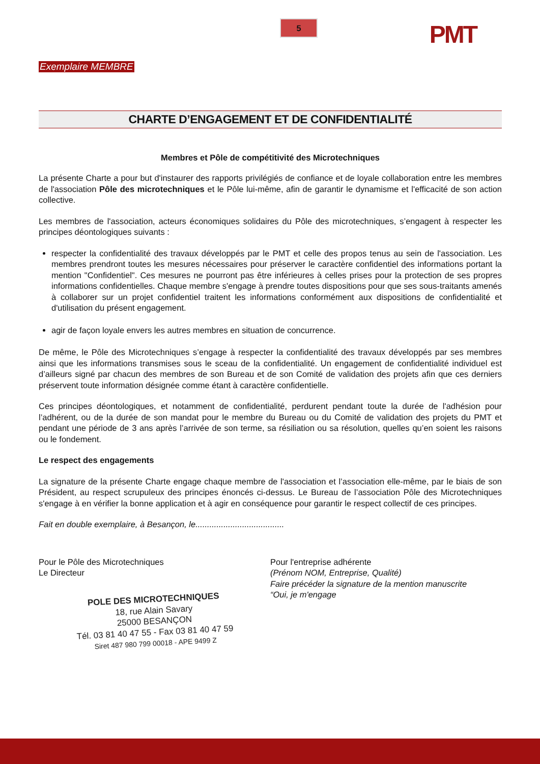5 PMT
Exemplaire MEMBRE
CHARTE D’ENGAGEMENT ET DE CONFIDENTIALITÉ
Membres et Pôle de compétitivité des Microtechniques
La présente Charte a pour but d'instaurer des rapports privilégiés de confiance et de loyale collaboration entre les membres de l'association Pôle des microtechniques et le Pôle lui-même, afin de garantir le dynamisme et l'efficacité de son action collective.
Les membres de l'association, acteurs économiques solidaires du Pôle des microtechniques, s’engagent à respecter les principes déontologiques suivants :
respecter la confidentialité des travaux développés par le PMT et celle des propos tenus au sein de l'association. Les membres prendront toutes les mesures nécessaires pour préserver le caractère confidentiel des informations portant la mention "Confidentiel". Ces mesures ne pourront pas être inférieures à celles prises pour la protection de ses propres informations confidentielles. Chaque membre s'engage à prendre toutes dispositions pour que ses sous-traitants amenés à collaborer sur un projet confidentiel traitent les informations conformément aux dispositions de confidentialité et d'utilisation du présent engagement.
agir de façon loyale envers les autres membres en situation de concurrence.
De même, le Pôle des Microtechniques s’engage à respecter la confidentialité des travaux développés par ses membres ainsi que les informations transmises sous le sceau de la confidentialité. Un engagement de confidentialité individuel est d’ailleurs signé par chacun des membres de son Bureau et de son Comité de validation des projets afin que ces derniers préservent toute information désignée comme étant à caractère confidentielle.
Ces principes déontologiques, et notamment de confidentialité, perdurent pendant toute la durée de l'adhésion pour l’adhérent, ou de la durée de son mandat pour le membre du Bureau ou du Comité de validation des projets du PMT et pendant une période de 3 ans après l’arrivée de son terme, sa résiliation ou sa résolution, quelles qu’en soient les raisons ou le fondement.
Le respect des engagements
La signature de la présente Charte engage chaque membre de l'association et l’association elle-même, par le biais de son Président, au respect scrupuleux des principes énoncés ci-dessus. Le Bureau de l’association Pôle des Microtechniques s'engage à en vérifier la bonne application et à agir en conséquence pour garantir le respect collectif de ces principes.
Fait en double exemplaire, à Besançon, le......................................
Pour le Pôle des Microtechniques
Le Directeur
POLE DES MICROTECHNIQUES
18, rue Alain Savary
25000 BESANÇON
Tél. 03 81 40 47 55 - Fax 03 81 40 47 59
Siret 487 980 799 00018 - APE 9499 Z
Pour l'entreprise adhérente
(Prénom NOM, Entreprise, Qualité)
Faire précéder la signature de la mention manuscrite
“Oui, je m'engage